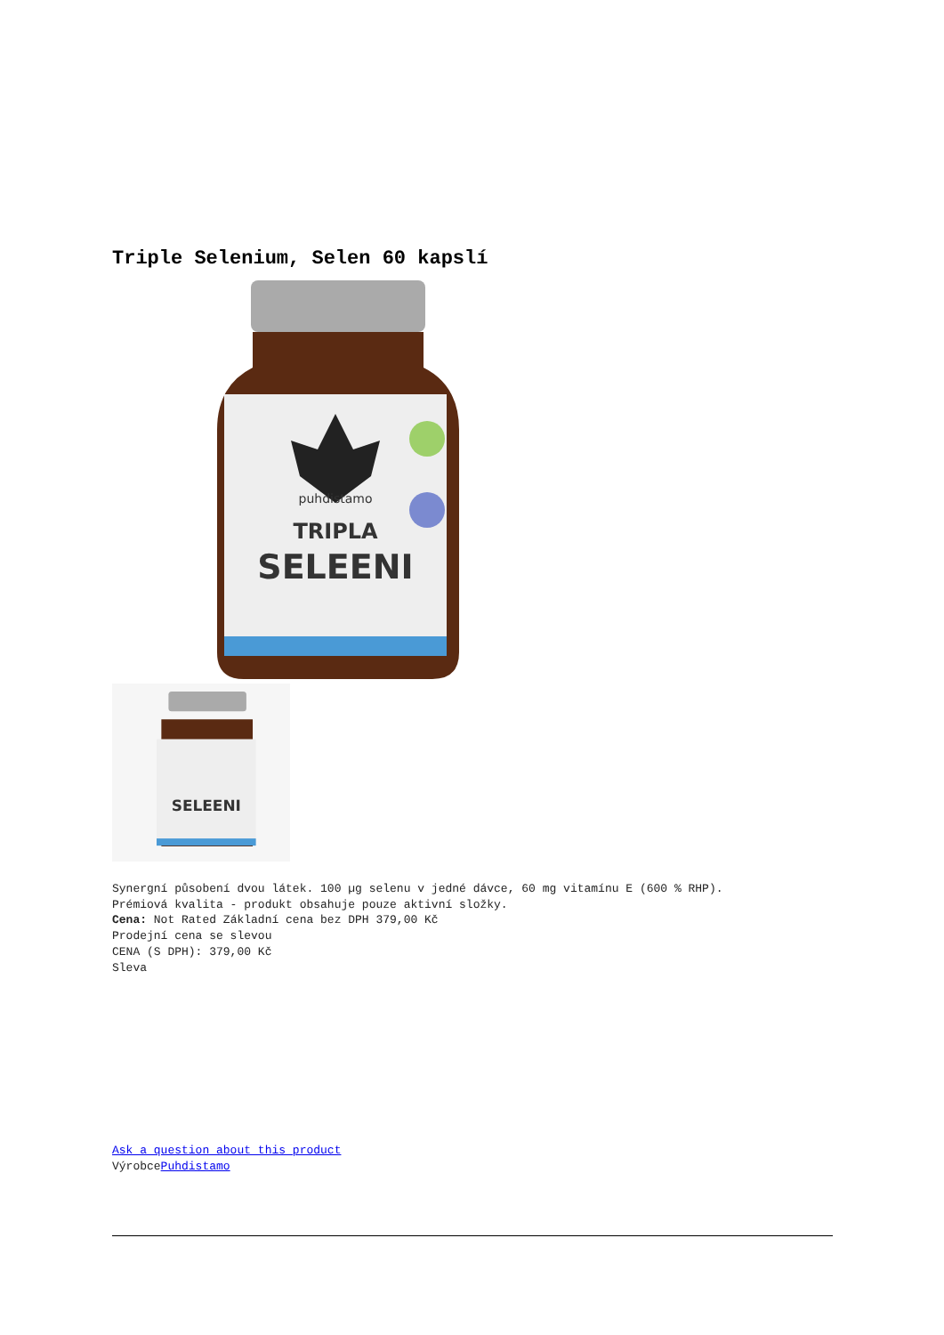Triple Selenium, Selen 60 kapslí
puhdistamo
TRIPLA
SELEENI
SELEENI
Synergní působení dvou látek. 100 µg selenu v jedné dávce, 60 mg vitamínu E (600 % RHP).
Prémiová kvalita - produkt obsahuje pouze aktivní složky.
Cena: Not Rated Základní cena bez DPH 379,00 Kč
Prodejní cena se slevou
CENA (S DPH): 379,00 Kč
Sleva
Ask a question about this product
VýrobcePuhdistamo